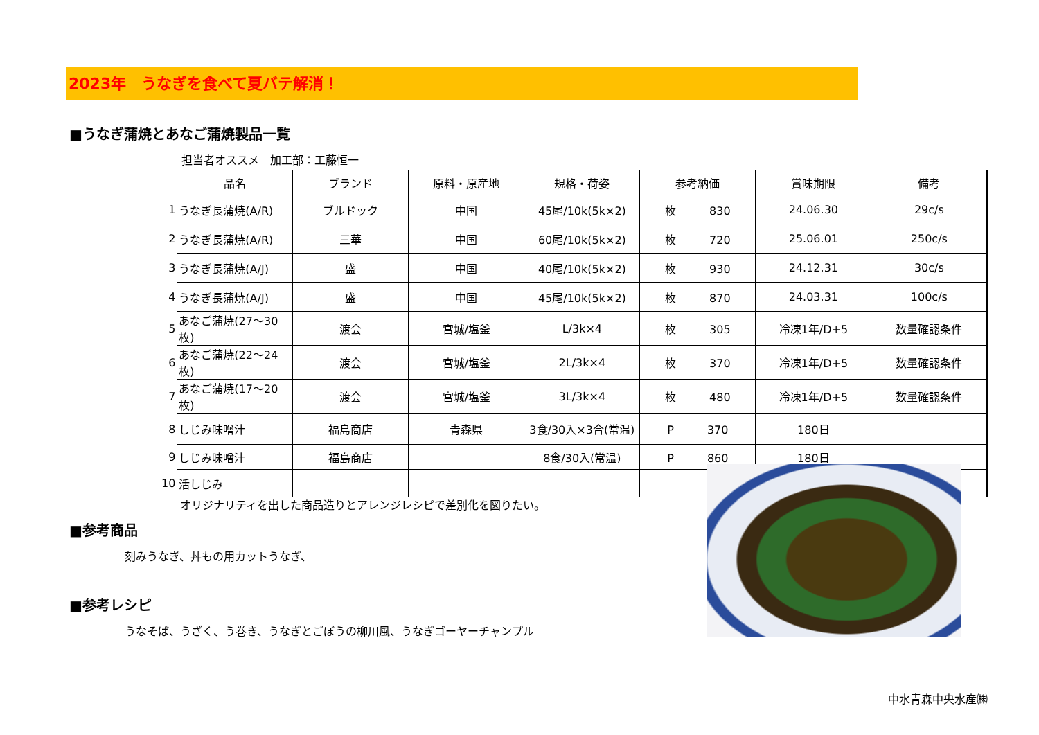2023年　うなぎを食べて夏バテ解消！
■うなぎ蒲焼とあなご蒲焼製品一覧
担当者オススメ　加工部：工藤恒一
| | 品名 | ブランド | 原料・原産地 | 規格・荷姿 | 参考納価 | 賞味期限 | 備考 |
| --- | --- | --- | --- | --- | --- | --- | --- |
| 1 | うなぎ長蒲焼(A/R) | ブルドック | 中国 | 45尾/10k(5k×2) | 枚 830 | 24.06.30 | 29c/s |
| 2 | うなぎ長蒲焼(A/R) | 三華 | 中国 | 60尾/10k(5k×2) | 枚 720 | 25.06.01 | 250c/s |
| 3 | うなぎ長蒲焼(A/J) | 盛 | 中国 | 40尾/10k(5k×2) | 枚 930 | 24.12.31 | 30c/s |
| 4 | うなぎ長蒲焼(A/J) | 盛 | 中国 | 45尾/10k(5k×2) | 枚 870 | 24.03.31 | 100c/s |
| 5 | あなご蒲焼(27～30枚) | 渡会 | 宮城/塩釜 | L/3k×4 | 枚 305 | 冷凍1年/D+5 | 数量確認条件 |
| 6 | あなご蒲焼(22～24枚) | 渡会 | 宮城/塩釜 | 2L/3k×4 | 枚 370 | 冷凍1年/D+5 | 数量確認条件 |
| 7 | あなご蒲焼(17～20枚) | 渡会 | 宮城/塩釜 | 3L/3k×4 | 枚 480 | 冷凍1年/D+5 | 数量確認条件 |
| 8 | しじみ味噌汁 | 福島商店 | 青森県 | 3食/30入×3合(常温) | P 370 | 180日 | |
| 9 | しじみ味噌汁 | 福島商店 | | 8食/30入(常温) | P 860 | 180日 | |
| 10 | 活しじみ | | | | | | |
オリジナリティを出した商品造りとアレンジレシピで差別化を図りたい。
■参考商品
刻みうなぎ、丼もの用カットうなぎ、
■参考レシピ
うなそば、うざく、う巻き、うなぎとごぼうの柳川風、うなぎゴーヤーチャンプル
中水青森中央水産㈱